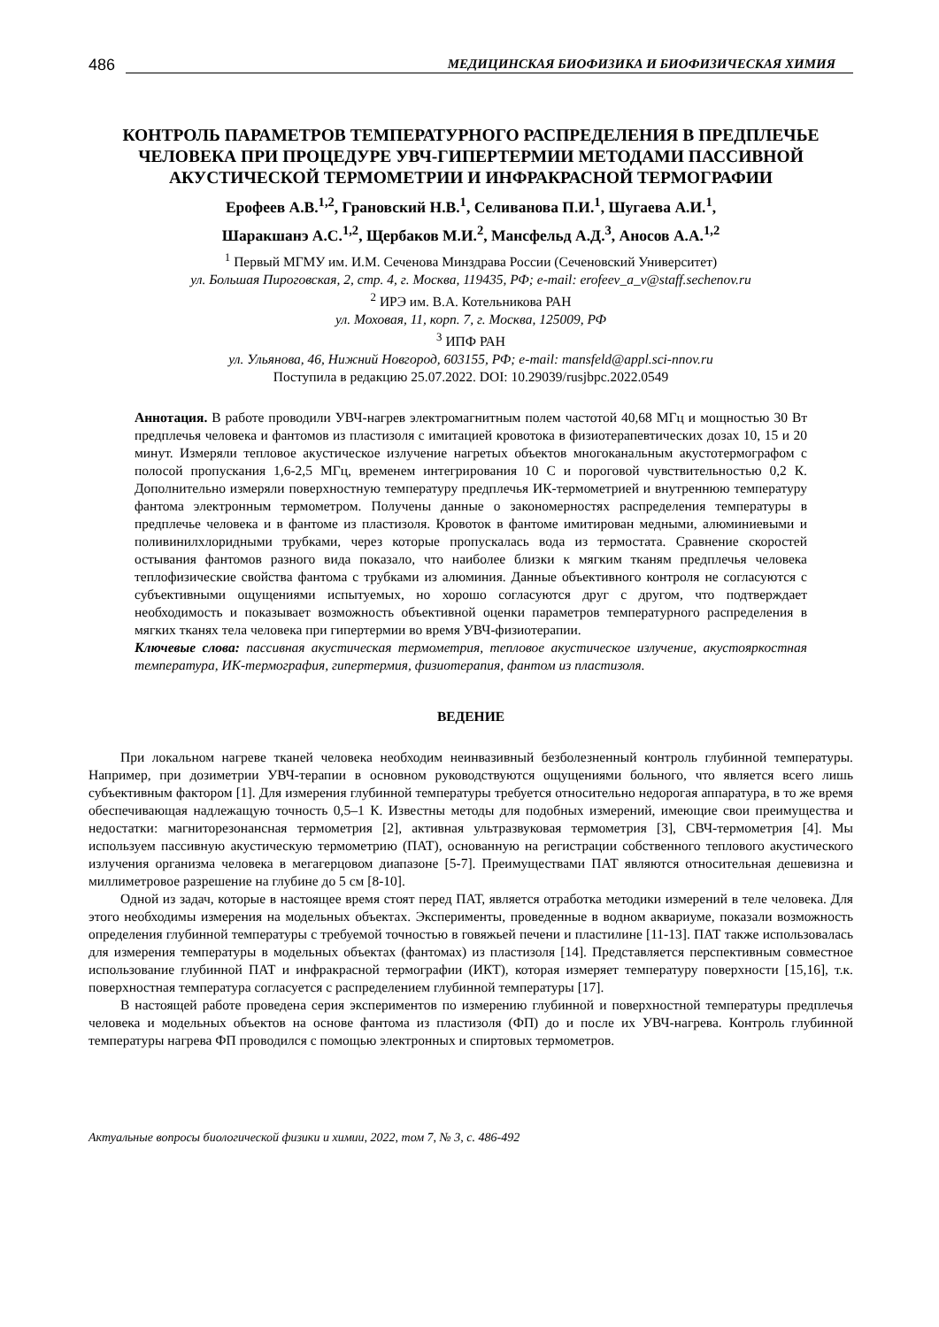486 МЕДИЦИНСКАЯ БИОФИЗИКА И БИОФИЗИЧЕСКАЯ ХИМИЯ
КОНТРОЛЬ ПАРАМЕТРОВ ТЕМПЕРАТУРНОГО РАСПРЕДЕЛЕНИЯ В ПРЕДПЛЕЧЬЕ ЧЕЛОВЕКА ПРИ ПРОЦЕДУРЕ УВЧ-ГИПЕРТЕРМИИ МЕТОДАМИ ПАССИВНОЙ АКУСТИЧЕСКОЙ ТЕРМОМЕТРИИ И ИНФРАКРАСНОЙ ТЕРМОГРАФИИ
Ерофеев А.В.<sup>1,2</sup>, Грановский Н.В.<sup>1</sup>, Селиванова П.И.<sup>1</sup>, Шугаева А.И.<sup>1</sup>,
Шаракшанэ А.С.<sup>1,2</sup>, Щербаков М.И.<sup>2</sup>, Мансфельд А.Д.<sup>3</sup>, Аносов А.А.<sup>1,2</sup>
<sup>1</sup> Первый МГМУ им. И.М. Сеченова Минздрава России (Сеченовский Университет)
ул. Большая Пироговская, 2, стр. 4, г. Москва, 119435, РФ; e-mail: erofeev_a_v@staff.sechenov.ru
<sup>2</sup> ИРЭ им. В.А. Котельникова РАН
ул. Моховая, 11, корп. 7, г. Москва, 125009, РФ
<sup>3</sup> ИПФ РАН
ул. Ульянова, 46, Нижний Новгород, 603155, РФ; e-mail: mansfeld@appl.sci-nnov.ru
Поступила в редакцию 25.07.2022. DOI: 10.29039/rusjbpc.2022.0549
Аннотация. В работе проводили УВЧ-нагрев электромагнитным полем частотой 40,68 МГц и мощностью 30 Вт предплечья человека и фантомов из пластизоля с имитацией кровотока в физиотерапевтических дозах 10, 15 и 20 минут. Измеряли тепловое акустическое излучение нагретых объектов многоканальным акустотермографом с полосой пропускания 1,6-2,5 МГц, временем интегрирования 10 С и пороговой чувствительностью 0,2 К. Дополнительно измеряли поверхностную температуру предплечья ИК-термометрией и внутреннюю температуру фантома электронным термометром. Получены данные о закономерностях распределения температуры в предплечье человека и в фантоме из пластизоля. Кровоток в фантоме имитирован медными, алюминиевыми и поливинилхлоридными трубками, через которые пропускалась вода из термостата. Сравнение скоростей остывания фантомов разного вида показало, что наиболее близки к мягким тканям предплечья человека теплофизические свойства фантома с трубками из алюминия. Данные объективного контроля не согласуются с субъективными ощущениями испытуемых, но хорошо согласуются друг с другом, что подтверждает необходимость и показывает возможность объективной оценки параметров температурного распределения в мягких тканях тела человека при гипертермии во время УВЧ-физиотерапии.
Ключевые слова: пассивная акустическая термометрия, тепловое акустическое излучение, акустояркостная температура, ИК-термография, гипертермия, физиотерапия, фантом из пластизоля.
ВЕДЕНИЕ
При локальном нагреве тканей человека необходим неинвазивный безболезненный контроль глубинной температуры. Например, при дозиметрии УВЧ-терапии в основном руководствуются ощущениями больного, что является всего лишь субъективным фактором [1]. Для измерения глубинной температуры требуется относительно недорогая аппаратура, в то же время обеспечивающая надлежащую точность 0,5–1 К. Известны методы для подобных измерений, имеющие свои преимущества и недостатки: магниторезонансная термометрия [2], активная ультразвуковая термометрия [3], СВЧ-термометрия [4]. Мы используем пассивную акустическую термометрию (ПАТ), основанную на регистрации собственного теплового акустического излучения организма человека в мегагерцовом диапазоне [5-7]. Преимуществами ПАТ являются относительная дешевизна и миллиметровое разрешение на глубине до 5 см [8-10].
Одной из задач, которые в настоящее время стоят перед ПАТ, является отработка методики измерений в теле человека. Для этого необходимы измерения на модельных объектах. Эксперименты, проведенные в водном аквариуме, показали возможность определения глубинной температуры с требуемой точностью в говяжьей печени и пластилине [11-13]. ПАТ также использовалась для измерения температуры в модельных объектах (фантомах) из пластизоля [14]. Представляется перспективным совместное использование глубинной ПАТ и инфракрасной термографии (ИКТ), которая измеряет температуру поверхности [15,16], т.к. поверхностная температура согласуется с распределением глубинной температуры [17].
В настоящей работе проведена серия экспериментов по измерению глубинной и поверхностной температуры предплечья человека и модельных объектов на основе фантома из пластизоля (ФП) до и после их УВЧ-нагрева. Контроль глубинной температуры нагрева ФП проводился с помощью электронных и спиртовых термометров.
Актуальные вопросы биологической физики и химии, 2022, том 7, № 3, с. 486-492